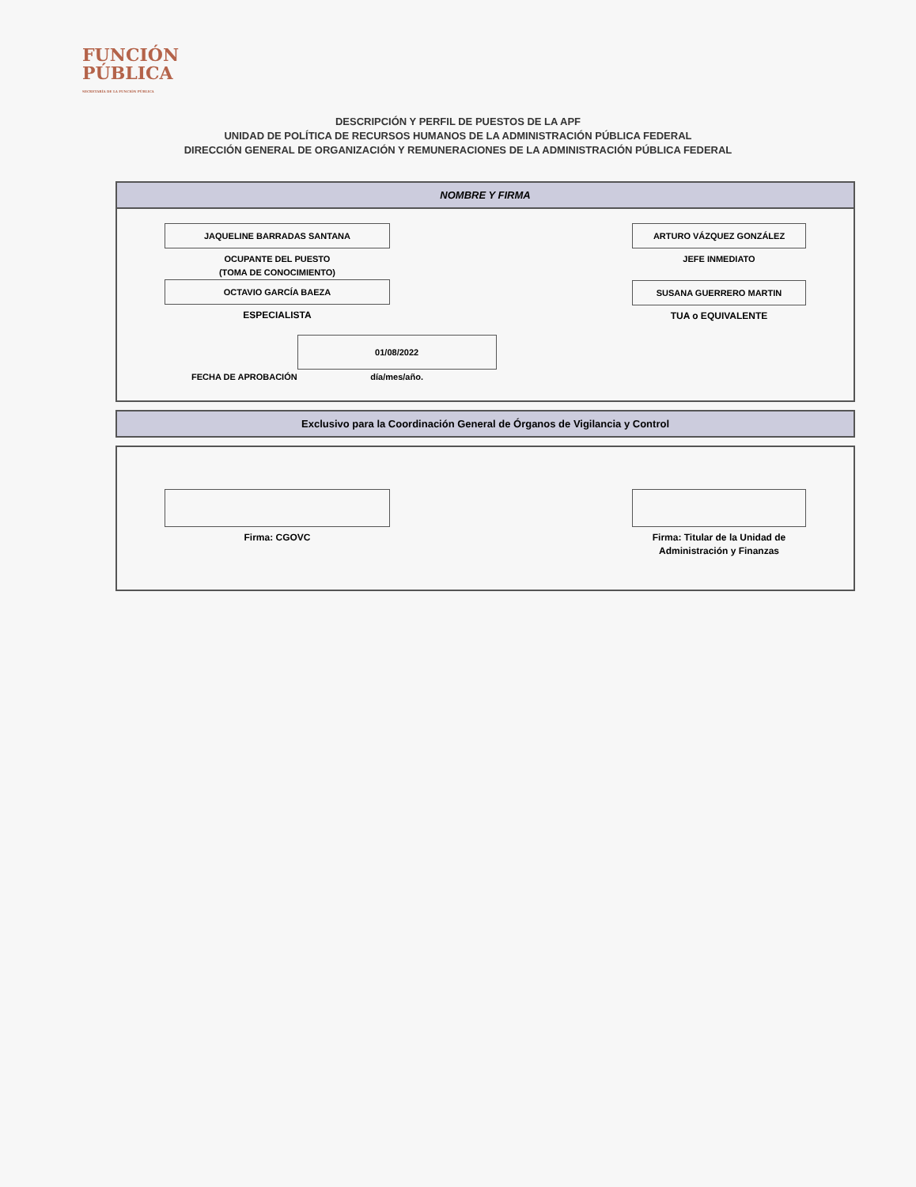FUNCIÓN
PÚBLICA
SECRETARÍA DE LA FUNCIÓN PÚBLICA
DESCRIPCIÓN Y PERFIL DE PUESTOS DE LA APF
UNIDAD DE POLÍTICA DE RECURSOS HUMANOS DE LA ADMINISTRACIÓN PÚBLICA FEDERAL
DIRECCIÓN GENERAL DE ORGANIZACIÓN Y REMUNERACIONES DE LA ADMINISTRACIÓN PÚBLICA FEDERAL
NOMBRE Y FIRMA
JAQUELINE BARRADAS SANTANA
OCUPANTE DEL PUESTO
(TOMA DE CONOCIMIENTO)
OCTAVIO GARCÍA BAEZA
ESPECIALISTA
ARTURO VÁZQUEZ GONZÁLEZ
JEFE INMEDIATO
SUSANA GUERRERO MARTIN
TUA o EQUIVALENTE
FECHA DE APROBACIÓN
01/08/2022
día/mes/año.
Exclusivo para la Coordinación General de Órganos de Vigilancia y Control
Firma: CGOVC Firma: Titular de la Unidad de Administración y Finanzas